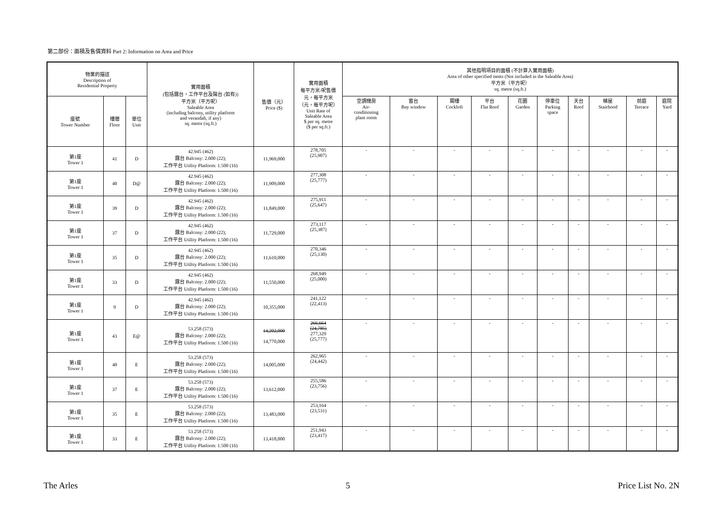第二部份：面積及售價資料 Part 2: Information on Area and Price
| 物業的描述 Description of Residential Property | | | 實用面積 (包括露台，工作平台及陽台 (如有)) 平方米（平方呎） Saleable Area (including balcony, utility platform and verandah, if any) sq. metre (sq.ft.) | 售價（元） Price ($) | 實用面積 每平方米/呎售價 元，每平方米 （元，每平方呎） Unit Rate of Saleable Area $ per sq. metre ($ per sq.ft.) | 其他指明項目的面積 (不計算入實用面積) Area of other specified items (Not included in the Saleable Area) 平方米（平方呎） sq. metre (sq.ft.) | | | | | | | | | |
| --- | --- | --- | --- | --- | --- | --- | --- | --- | --- | --- | --- | --- | --- | --- | --- |
| 座號 Tower Number | 樓層 Floor | 單位 Unit | | | | 空調機房 Air- conditioning plant room | 窗台 Bay window | 閣樓 Cockloft | 平台 Flat Roof | 花園 Garden | 停車位 Parking space | 天台 Roof | 梯屋 Stairhood | 前庭 Terrace | 庭院 Yard |
| 第1座 Tower 1 | 41 | D | 42.945 (462) 露台 Balcony: 2.000 (22); 工作平台 Utility Platform: 1.500 (16) | 11,969,000 | 278,705 (25,907) | - | - | - | - | - | - | - | - | - | - |
| 第1座 Tower 1 | 40 | D@ | 42.945 (462) 露台 Balcony: 2.000 (22); 工作平台 Utility Platform: 1.500 (16) | 11,909,000 | 277,308 (25,777) | - | - | - | - | - | - | - | - | - | - |
| 第1座 Tower 1 | 39 | D | 42.945 (462) 露台 Balcony: 2.000 (22); 工作平台 Utility Platform: 1.500 (16) | 11,849,000 | 275,911 (25,647) | - | - | - | - | - | - | - | - | - | - |
| 第1座 Tower 1 | 37 | D | 42.945 (462) 露台 Balcony: 2.000 (22); 工作平台 Utility Platform: 1.500 (16) | 11,729,000 | 273,117 (25,387) | - | - | - | - | - | - | - | - | - | - |
| 第1座 Tower 1 | 35 | D | 42.945 (462) 露台 Balcony: 2.000 (22); 工作平台 Utility Platform: 1.500 (16) | 11,610,000 | 270,346 (25,130) | - | - | - | - | - | - | - | - | - | - |
| 第1座 Tower 1 | 33 | D | 42.945 (462) 露台 Balcony: 2.000 (22); 工作平台 Utility Platform: 1.500 (16) | 11,550,000 | 268,949 (25,000) | - | - | - | - | - | - | - | - | - | - |
| 第1座 Tower 1 | 9 | D | 42.945 (462) 露台 Balcony: 2.000 (22); 工作平台 Utility Platform: 1.500 (16) | 10,355,000 | 241,122 (22,413) | - | - | - | - | - | - | - | - | - | - |
| 第1座 Tower 1 | 43 | E@ | 53.258 (573) 露台 Balcony: 2.000 (22); 工作平台 Utility Platform: 1.500 (16) | 14,202,000 14,770,000 | 266,664 (24,785) 277,329 (25,777) | - | - | - | - | - | - | - | - | - | - |
| 第1座 Tower 1 | 40 | E | 53.258 (573) 露台 Balcony: 2.000 (22); 工作平台 Utility Platform: 1.500 (16) | 14,005,000 | 262,965 (24,442) | - | - | - | - | - | - | - | - | - | - |
| 第1座 Tower 1 | 37 | E | 53.258 (573) 露台 Balcony: 2.000 (22); 工作平台 Utility Platform: 1.500 (16) | 13,612,000 | 255,586 (23,756) | - | - | - | - | - | - | - | - | - | - |
| 第1座 Tower 1 | 35 | E | 53.258 (573) 露台 Balcony: 2.000 (22); 工作平台 Utility Platform: 1.500 (16) | 13,483,000 | 253,164 (23,531) | - | - | - | - | - | - | - | - | - | - |
| 第1座 Tower 1 | 33 | E | 53.258 (573) 露台 Balcony: 2.000 (22); 工作平台 Utility Platform: 1.500 (16) | 13,418,000 | 251,943 (23,417) | - | - | - | - | - | - | - | - | - | - |
The Arles 5 Price List No. 2N